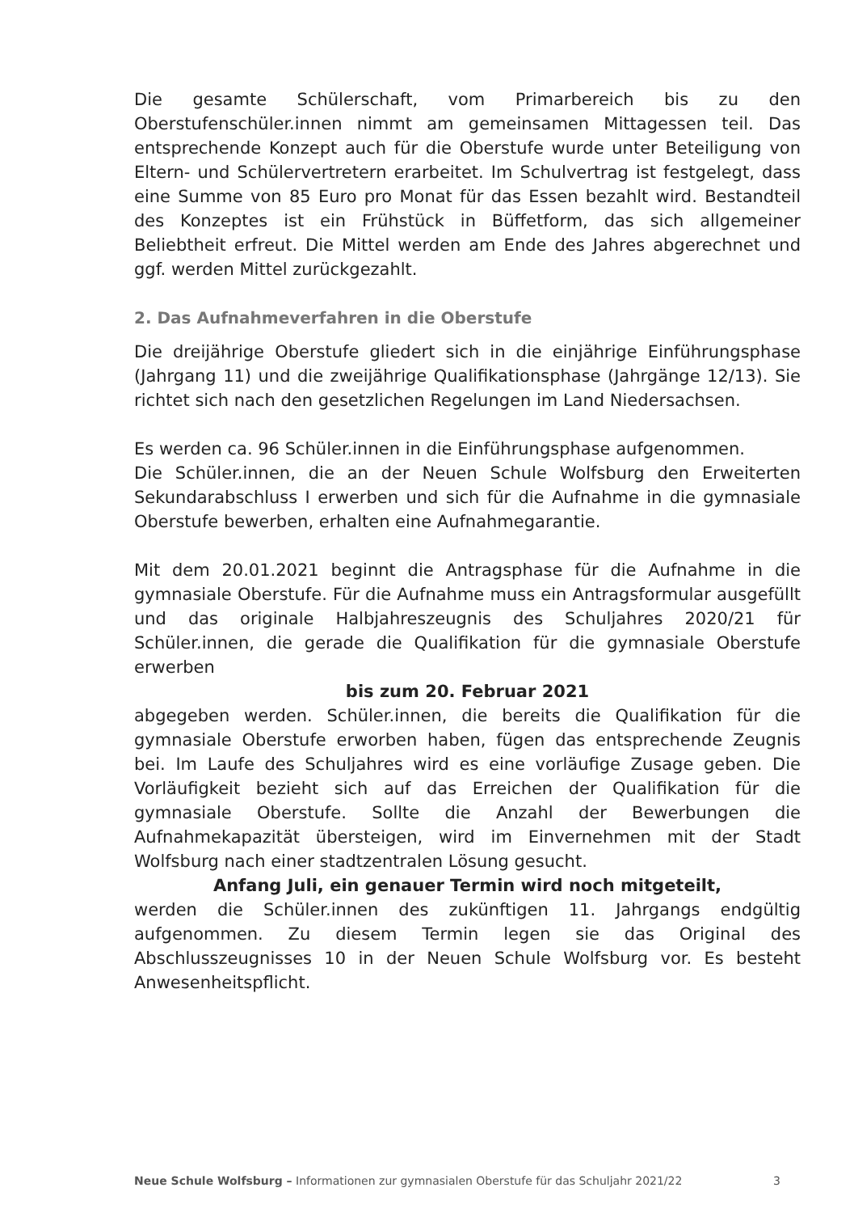Die gesamte Schülerschaft, vom Primarbereich bis zu den Oberstufenschüler.innen nimmt am gemeinsamen Mittagessen teil. Das entsprechende Konzept auch für die Oberstufe wurde unter Beteiligung von Eltern- und Schülervertretern erarbeitet. Im Schulvertrag ist festgelegt, dass eine Summe von 85 Euro pro Monat für das Essen bezahlt wird. Bestandteil des Konzeptes ist ein Frühstück in Büffetform, das sich allgemeiner Beliebtheit erfreut. Die Mittel werden am Ende des Jahres abgerechnet und ggf. werden Mittel zurückgezahlt.
2. Das Aufnahmeverfahren in die Oberstufe
Die dreijährige Oberstufe gliedert sich in die einjährige Einführungsphase (Jahrgang 11) und die zweijährige Qualifikationsphase (Jahrgänge 12/13). Sie richtet sich nach den gesetzlichen Regelungen im Land Niedersachsen.
Es werden ca. 96 Schüler.innen in die Einführungsphase aufgenommen.
Die Schüler.innen, die an der Neuen Schule Wolfsburg den Erweiterten Sekundarabschluss I erwerben und sich für die Aufnahme in die gymnasiale Oberstufe bewerben, erhalten eine Aufnahmegarantie.
Mit dem 20.01.2021 beginnt die Antragsphase für die Aufnahme in die gymnasiale Oberstufe. Für die Aufnahme muss ein Antragsformular ausgefüllt und das originale Halbjahreszeugnis des Schuljahres 2020/21 für Schüler.innen, die gerade die Qualifikation für die gymnasiale Oberstufe erwerben
bis zum 20. Februar 2021
abgegeben werden. Schüler.innen, die bereits die Qualifikation für die gymnasiale Oberstufe erworben haben, fügen das entsprechende Zeugnis bei. Im Laufe des Schuljahres wird es eine vorläufige Zusage geben. Die Vorläufigkeit bezieht sich auf das Erreichen der Qualifikation für die gymnasiale Oberstufe. Sollte die Anzahl der Bewerbungen die Aufnahmekapazität übersteigen, wird im Einvernehmen mit der Stadt Wolfsburg nach einer stadtzentralen Lösung gesucht.
Anfang Juli, ein genauer Termin wird noch mitgeteilt,
werden die Schüler.innen des zukünftigen 11. Jahrgangs endgültig aufgenommen. Zu diesem Termin legen sie das Original des Abschlusszeugnisses 10 in der Neuen Schule Wolfsburg vor. Es besteht Anwesenheitspflicht.
Neue Schule Wolfsburg – Informationen zur gymnasialen Oberstufe für das Schuljahr 2021/22 3